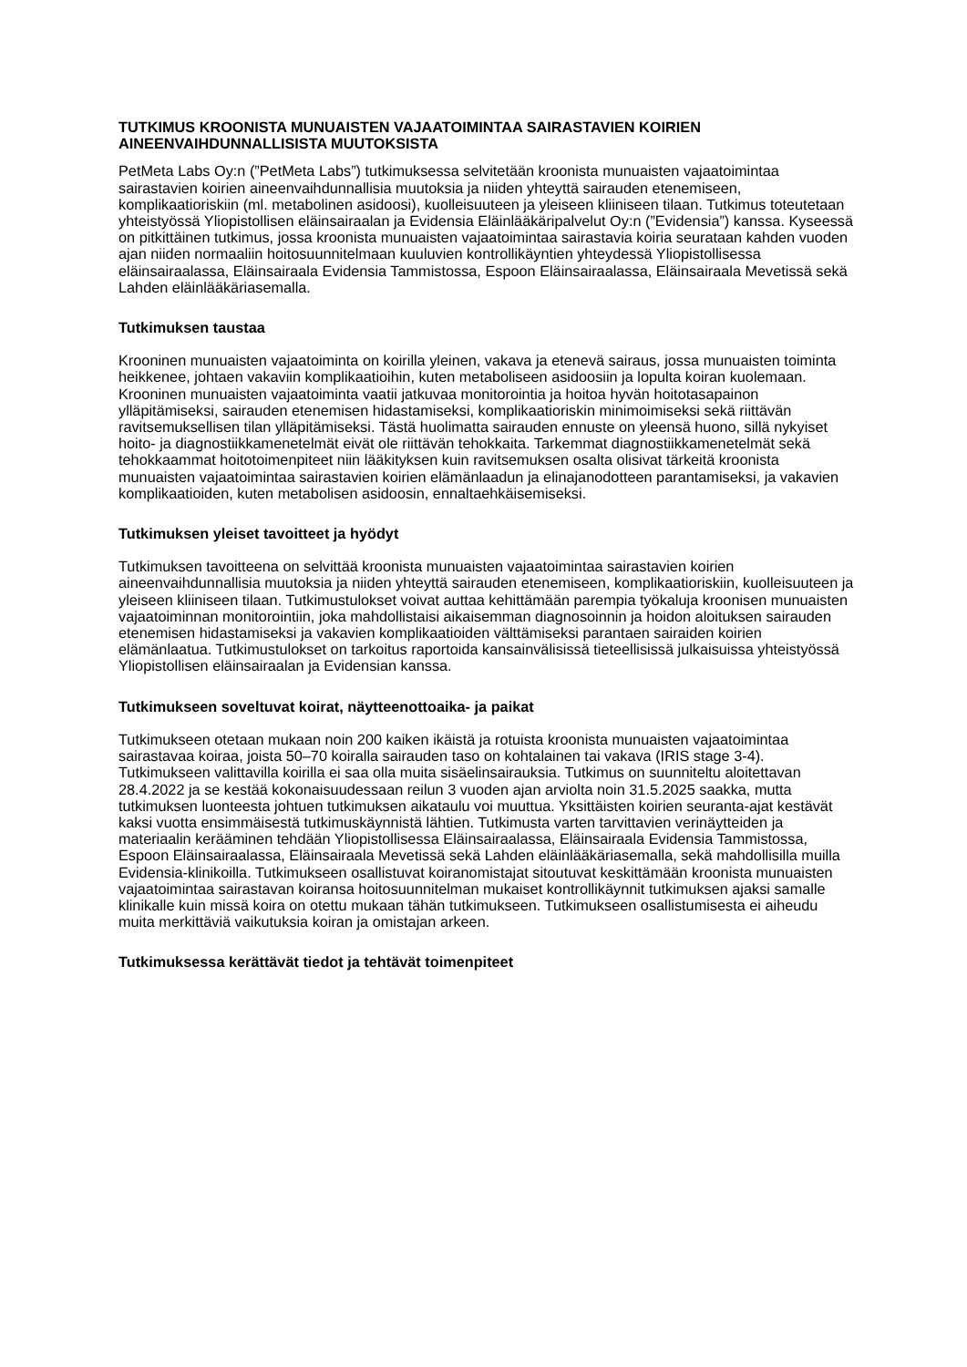TUTKIMUS KROONISTA MUNUAISTEN VAJAATOIMINTAA SAIRASTAVIEN KOIRIEN AINEENVAIHDUNNALLISISTA MUUTOKSISTA
PetMeta Labs Oy:n (”PetMeta Labs”) tutkimuksessa selvitetään kroonista munuaisten vajaatoimintaa sairastavien koirien aineenvaihdunnallisia muutoksia ja niiden yhteyttä sairauden etenemiseen, komplikaatioriskiin (ml. metabolinen asidoosi), kuolleisuuteen ja yleiseen kliiniseen tilaan. Tutkimus toteutetaan yhteistyössä Yliopistollisen eläinsairaalan ja Evidensia Eläinlääkäripalvelut Oy:n (”Evidensia”) kanssa. Kyseessä on pitkittäinen tutkimus, jossa kroonista munuaisten vajaatoimintaa sairastavia koiria seurataan kahden vuoden ajan niiden normaaliin hoitosuunnitelmaan kuuluvien kontrollikäyntien yhteydessä Yliopistollisessa eläinsairaalassa, Eläinsairaala Evidensia Tammistossa, Espoon Eläinsairaalassa, Eläinsairaala Mevetissä sekä Lahden eläinlääkäriasemalla.
Tutkimuksen taustaa
Krooninen munuaisten vajaatoiminta on koirilla yleinen, vakava ja etenevä sairaus, jossa munuaisten toiminta heikkenee, johtaen vakaviin komplikaatioihin, kuten metaboliseen asidoosiin ja lopulta koiran kuolemaan. Krooninen munuaisten vajaatoiminta vaatii jatkuvaa monitorointia ja hoitoa hyvän hoitotasapainon ylläpitämiseksi, sairauden etenemisen hidastamiseksi, komplikaatioriskin minimoimiseksi sekä riittävän ravitsemuksellisen tilan ylläpitämiseksi. Tästä huolimatta sairauden ennuste on yleensä huono, sillä nykyiset hoito- ja diagnostiikkamenetelmät eivät ole riittävän tehokkaita. Tarkemmat diagnostiikkamenetelmät sekä tehokkaammat hoitotoimenpiteet niin lääkityksen kuin ravitsemuksen osalta olisivat tärkeitä kroonista munuaisten vajaatoimintaa sairastavien koirien elämänlaadun ja elinajanodotteen parantamiseksi, ja vakavien komplikaatioiden, kuten metabolisen asidoosin, ennaltaehkäisemiseksi.
Tutkimuksen yleiset tavoitteet ja hyödyt
Tutkimuksen tavoitteena on selvittää kroonista munuaisten vajaatoimintaa sairastavien koirien aineenvaihdunnallisia muutoksia ja niiden yhteyttä sairauden etenemiseen, komplikaatioriskiin, kuolleisuuteen ja yleiseen kliiniseen tilaan. Tutkimustulokset voivat auttaa kehittämään parempia työkaluja kroonisen munuaisten vajaatoiminnan monitorointiin, joka mahdollistaisi aikaisemman diagnosoinnin ja hoidon aloituksen sairauden etenemisen hidastamiseksi ja vakavien komplikaatioiden välttämiseksi parantaen sairaiden koirien elämänlaatua. Tutkimustulokset on tarkoitus raportoida kansainvälisissä tieteellisissä julkaisuissa yhteistyössä Yliopistollisen eläinsairaalan ja Evidensian kanssa.
Tutkimukseen soveltuvat koirat, näytteenottoaika- ja paikat
Tutkimukseen otetaan mukaan noin 200 kaiken ikäistä ja rotuista kroonista munuaisten vajaatoimintaa sairastavaa koiraa, joista 50–70 koiralla sairauden taso on kohtalainen tai vakava (IRIS stage 3-4). Tutkimukseen valittavilla koirilla ei saa olla muita sisäelinsairauksia. Tutkimus on suunniteltu aloitettavan 28.4.2022 ja se kestää kokonaisuudessaan reilun 3 vuoden ajan arviolta noin 31.5.2025 saakka, mutta tutkimuksen luonteesta johtuen tutkimuksen aikataulu voi muuttua. Yksittäisten koirien seuranta-ajat kestävät kaksi vuotta ensimmäisestä tutkimuskäynnistä lähtien. Tutkimusta varten tarvittavien verinäytteiden ja materiaalin kerääminen tehdään Yliopistollisessa Eläinsairaalassa, Eläinsairaala Evidensia Tammistossa, Espoon Eläinsairaalassa, Eläinsairaala Mevetissä sekä Lahden eläinlääkäriasemalla, sekä mahdollisilla muilla Evidensia-klinikoilla. Tutkimukseen osallistuvat koiranomistajat sitoutuvat keskittämään kroonista munuaisten vajaatoimintaa sairastavan koiransa hoitosuunnitelman mukaiset kontrollikäynnit tutkimuksen ajaksi samalle klinikalle kuin missä koira on otettu mukaan tähän tutkimukseen. Tutkimukseen osallistumisesta ei aiheudu muita merkittäviä vaikutuksia koiran ja omistajan arkeen.
Tutkimuksessa kerättävät tiedot ja tehtävät toimenpiteet